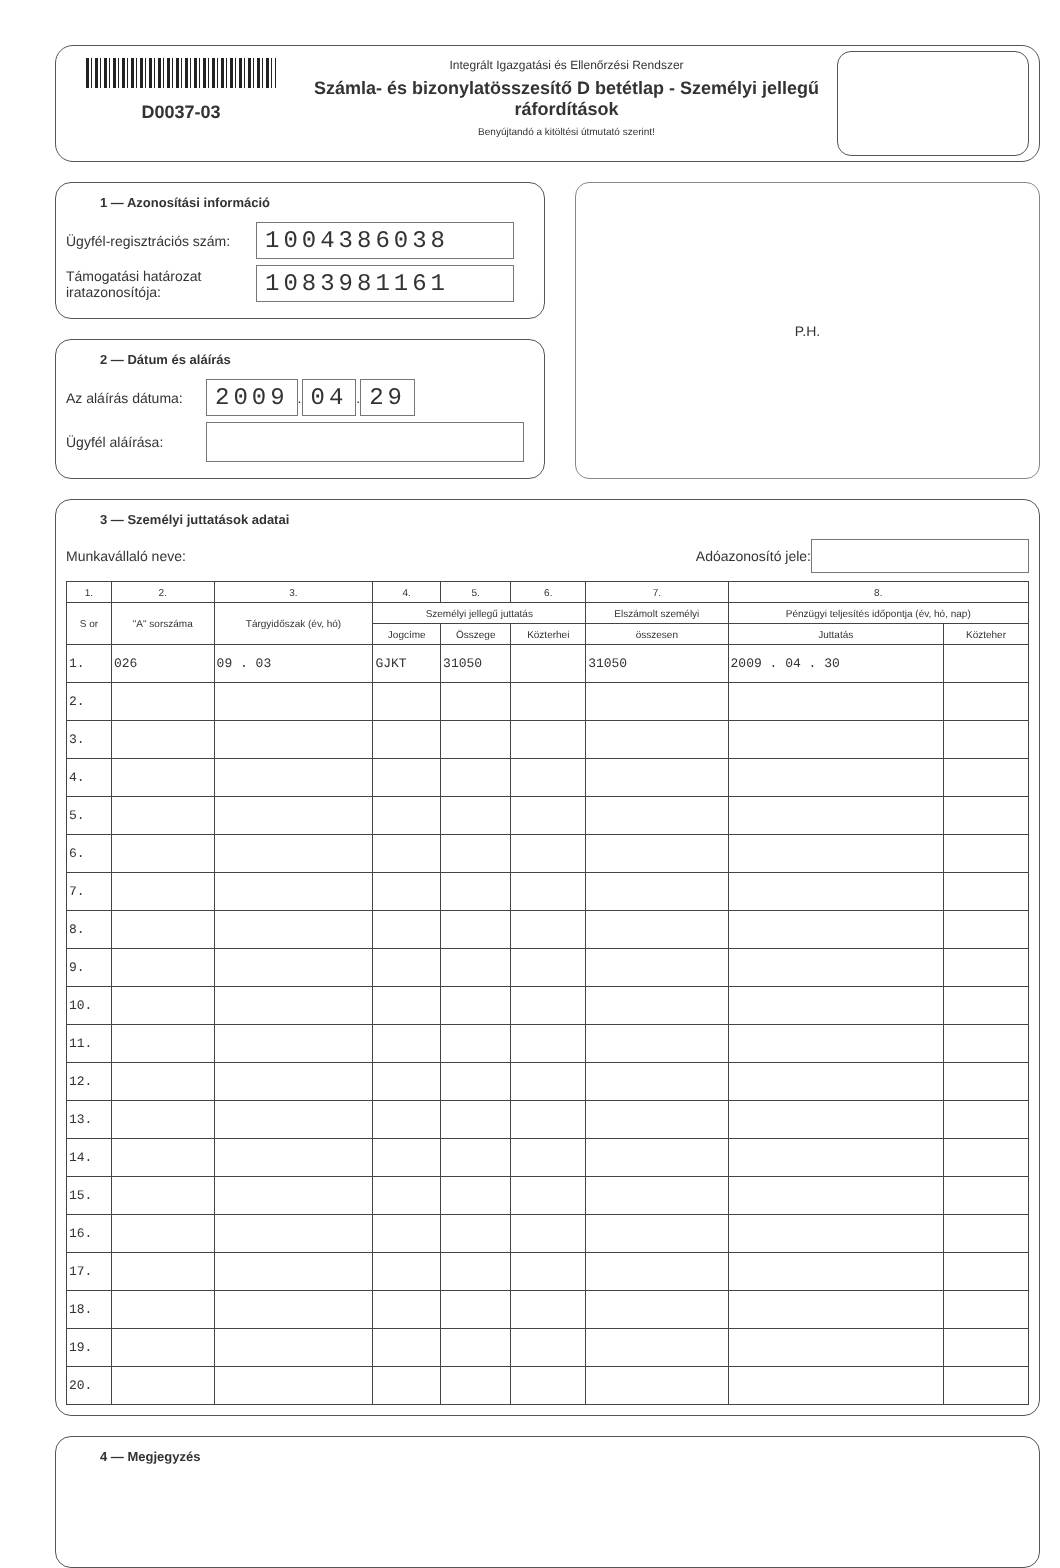D0037-03
Integrált Igazgatási és Ellenőrzési Rendszer
Számla- és bizonylatösszesítő D betétlap - Személyi jellegű ráfordítások
Benyújtandó a kitöltési útmutató szerint!
1 — Azonosítási információ
Ügyfél-regisztrációs szám: 1004386038
Támogatási határozat iratazonosítója: 1083981161
2 — Dátum és aláírás
Az aláírás dátuma: 2009 . 04 . 29
Ügyfél aláírása:
P.H.
3 — Személyi juttatások adatai
Munkavállaló neve: Adóazonosító jele:
| 1. | 2. | 3. | 4. | 5. | 6. | 7. | 8. | |
| --- | --- | --- | --- | --- | --- | --- | --- | --- |
| S or | "A" sorszáma | Tárgyidőszak (év, hó) | Személyi jellegű juttatás | | | Elszámolt személyi | Pénzügyi teljesítés időpontja (év, hó, nap) | |
| | | | Jogcíme | Összege | Közterhei | összesen | Juttatás | Közteher |
| 1. | 026 | 09 . 03 | GJKT | 31050 | | 31050 | 2009 . 04 . 30 | |
| 2. | | | | | | | | |
| 3. | | | | | | | | |
| 4. | | | | | | | | |
| 5. | | | | | | | | |
| 6. | | | | | | | | |
| 7. | | | | | | | | |
| 8. | | | | | | | | |
| 9. | | | | | | | | |
| 10. | | | | | | | | |
| 11. | | | | | | | | |
| 12. | | | | | | | | |
| 13. | | | | | | | | |
| 14. | | | | | | | | |
| 15. | | | | | | | | |
| 16. | | | | | | | | |
| 17. | | | | | | | | |
| 18. | | | | | | | | |
| 19. | | | | | | | | |
| 20. | | | | | | | | |
4 — Megjegyzés